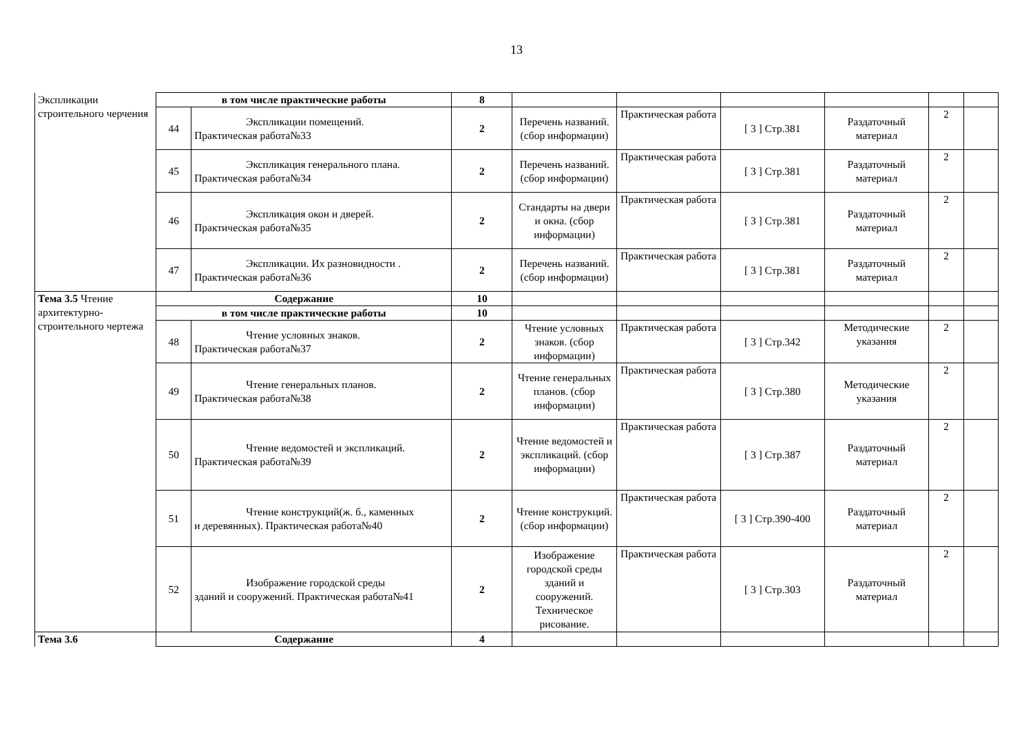13
| Экспликации строительного черчения | в том числе практические работы | | 8 | | | | | | |
| | 44 | Экспликации помещений. Практическая работа№33 | 2 | Перечень названий. (сбор информации) | Практическая работа | [ 3 ] Стр.381 | Раздаточный материал | 2 | |
| | 45 | Экспликация генерального плана. Практическая работа№34 | 2 | Перечень названий. (сбор информации) | Практическая работа | [ 3 ] Стр.381 | Раздаточный материал | 2 | |
| | 46 | Экспликация окон и дверей. Практическая работа№35 | 2 | Стандарты на двери и окна. (сбор информации) | Практическая работа | [ 3 ] Стр.381 | Раздаточный материал | 2 | |
| | 47 | Экспликации. Их разновидности . Практическая работа№36 | 2 | Перечень названий. (сбор информации) | Практическая работа | [ 3 ] Стр.381 | Раздаточный материал | 2 | |
| Тема 3.5 Чтение архитектурно-строительного чертежа | Содержание | | 10 | | | | | | |
| | в том числе практические работы | | 10 | | | | | | |
| | 48 | Чтение условных знаков. Практическая работа№37 | 2 | Чтение условных знаков. (сбор информации) | Практическая работа | [ 3 ] Стр.342 | Методические указания | 2 | |
| | 49 | Чтение генеральных планов. Практическая работа№38 | 2 | Чтение генеральных планов. (сбор информации) | Практическая работа | [ 3 ] Стр.380 | Методические указания | 2 | |
| | 50 | Чтение ведомостей и экспликаций. Практическая работа№39 | 2 | Чтение ведомостей и экспликаций. (сбор информации) | Практическая работа | [ 3 ] Стр.387 | Раздаточный материал | 2 | |
| | 51 | Чтение конструкций(ж. б., каменных и деревянных). Практическая работа№40 | 2 | Чтение конструкций. (сбор информации) | Практическая работа | [ 3 ] Стр.390-400 | Раздаточный материал | 2 | |
| | 52 | Изображение городской среды зданий и сооружений. Практическая работа№41 | 2 | Изображение городской среды зданий и сооружений. Техническое рисование. | Практическая работа | [ 3 ] Стр.303 | Раздаточный материал | 2 | |
| Тема 3.6 | Содержание | | 4 | | | | | | |